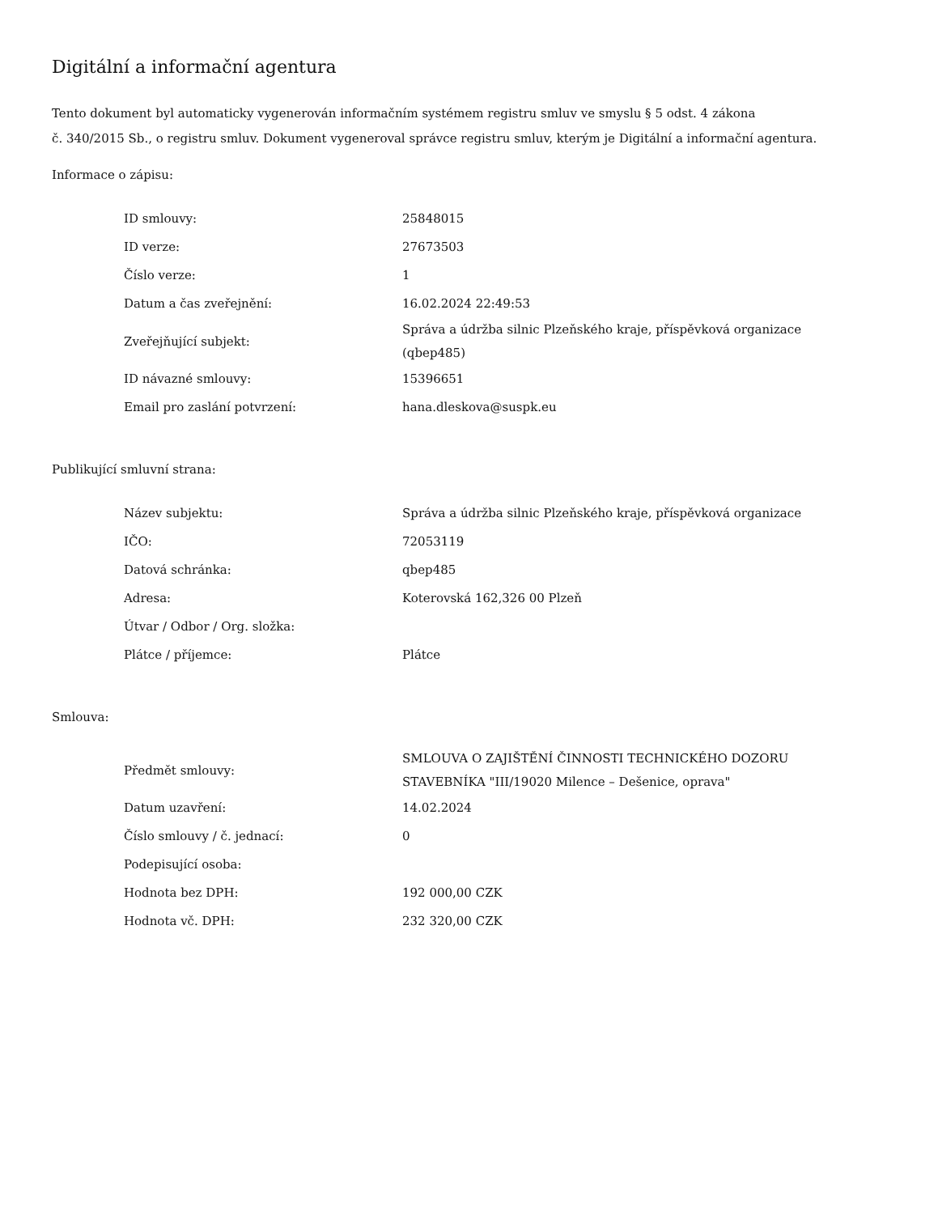Digitální a informační agentura
Tento dokument byl automaticky vygenerován informačním systémem registru smluv ve smyslu § 5 odst. 4 zákona
č. 340/2015 Sb., o registru smluv. Dokument vygeneroval správce registru smluv, kterým je Digitální a informační agentura.
Informace o zápisu:
| ID smlouvy: | 25848015 |
| ID verze: | 27673503 |
| Číslo verze: | 1 |
| Datum a čas zveřejnění: | 16.02.2024 22:49:53 |
| Zveřejňující subjekt: | Správa a údržba silnic Plzeňského kraje, příspěvková organizace (qbep485) |
| ID návazné smlouvy: | 15396651 |
| Email pro zaslání potvrzení: | hana.dleskova@suspk.eu |
Publikující smluvní strana:
| Název subjektu: | Správa a údržba silnic Plzeňského kraje, příspěvková organizace |
| IČO: | 72053119 |
| Datová schránka: | qbep485 |
| Adresa: | Koterovská 162,326 00 Plzeň |
| Útvar / Odbor / Org. složka: | |
| Plátce / příjemce: | Plátce |
Smlouva:
| Předmět smlouvy: | SMLOUVA O ZAJIŠTĚNÍ ČINNOSTI TECHNICKÉHO DOZORU STAVEBNÍKA "III/19020 Milence – Dešenice, oprava" |
| Datum uzavření: | 14.02.2024 |
| Číslo smlouvy / č. jednací: | 0 |
| Podepisující osoba: | |
| Hodnota bez DPH: | 192 000,00 CZK |
| Hodnota vč. DPH: | 232 320,00 CZK |